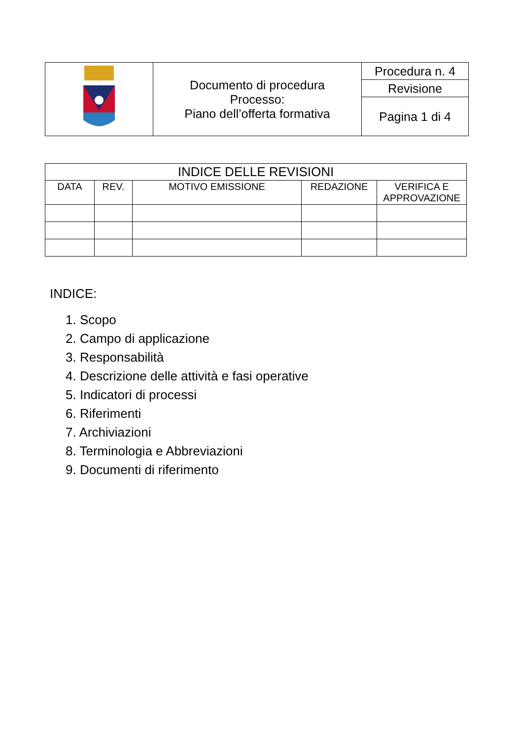| | Documento di procedura Processo: Piano dell’offerta formativa | Procedura n. 4 |
| | | Revisione |
| | | Pagina 1 di 4 |
| INDICE DELLE REVISIONI | | | | |
| --- | --- | --- | --- | --- |
| DATA | REV. | MOTIVO EMISSIONE | REDAZIONE | VERIFICA E APPROVAZIONE |
INDICE:
1. Scopo
2. Campo di applicazione
3. Responsabilità
4. Descrizione delle attività e fasi operative
5. Indicatori di processi
6. Riferimenti
7. Archiviazioni
8. Terminologia e Abbreviazioni
9. Documenti di riferimento